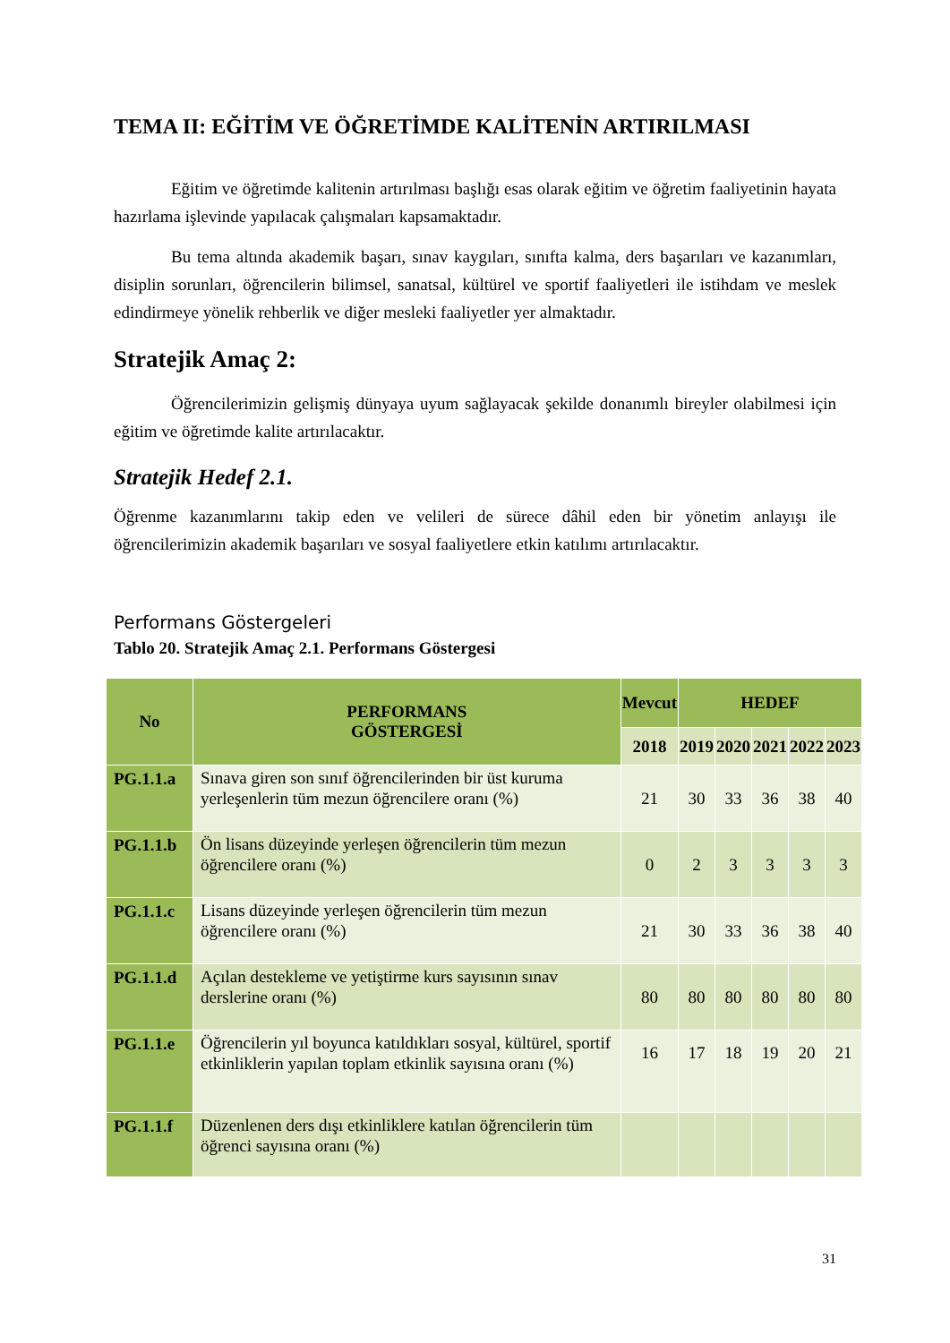TEMA II: EĞİTİM VE ÖĞRETİMDE KALİTENİN ARTIRILMASI
Eğitim ve öğretimde kalitenin artırılması başlığı esas olarak eğitim ve öğretim faaliyetinin hayata hazırlama işlevinde yapılacak çalışmaları kapsamaktadır.
Bu tema altında akademik başarı, sınav kaygıları, sınıfta kalma, ders başarıları ve kazanımları, disiplin sorunları, öğrencilerin bilimsel, sanatsal, kültürel ve sportif faaliyetleri ile istihdam ve meslek edindirmeye yönelik rehberlik ve diğer mesleki faaliyetler yer almaktadır.
Stratejik Amaç 2:
Öğrencilerimizin gelişmiş dünyaya uyum sağlayacak şekilde donanımlı bireyler olabilmesi için eğitim ve öğretimde kalite artırılacaktır.
Stratejik Hedef 2.1.
Öğrenme kazanımlarını takip eden ve velileri de sürece dâhil eden bir yönetim anlayışı ile öğrencilerimizin akademik başarıları ve sosyal faaliyetlere etkin katılımı artırılacaktır.
Performans Göstergeleri
Tablo 20. Stratejik Amaç 2.1. Performans Göstergesi
| No | PERFORMANS GÖSTERGESİ | Mevcut | HEDEF | | | | |
| --- | --- | --- | --- | --- | --- | --- | --- |
| | | 2018 | 2019 | 2020 | 2021 | 2022 | 2023 |
| PG.1.1.a | Sınava giren son sınıf öğrencilerinden bir üst kuruma yerleşenlerin tüm mezun öğrencilere oranı (%) | 21 | 30 | 33 | 36 | 38 | 40 |
| PG.1.1.b | Ön lisans düzeyinde yerleşen öğrencilerin tüm mezun öğrencilere oranı (%) | 0 | 2 | 3 | 3 | 3 | 3 |
| PG.1.1.c | Lisans düzeyinde yerleşen öğrencilerin tüm mezun öğrencilere oranı (%) | 21 | 30 | 33 | 36 | 38 | 40 |
| PG.1.1.d | Açılan destekleme ve yetiştirme kurs sayısının sınav derslerine oranı (%) | 80 | 80 | 80 | 80 | 80 | 80 |
| PG.1.1.e | Öğrencilerin yıl boyunca katıldıkları sosyal, kültürel, sportif etkinliklerin yapılan toplam etkinlik sayısına oranı (%) | 16 | 17 | 18 | 19 | 20 | 21 |
| PG.1.1.f | Düzenlenen ders dışı etkinliklere katılan öğrencilerin tüm öğrenci sayısına oranı (%) | | | | | | |
31